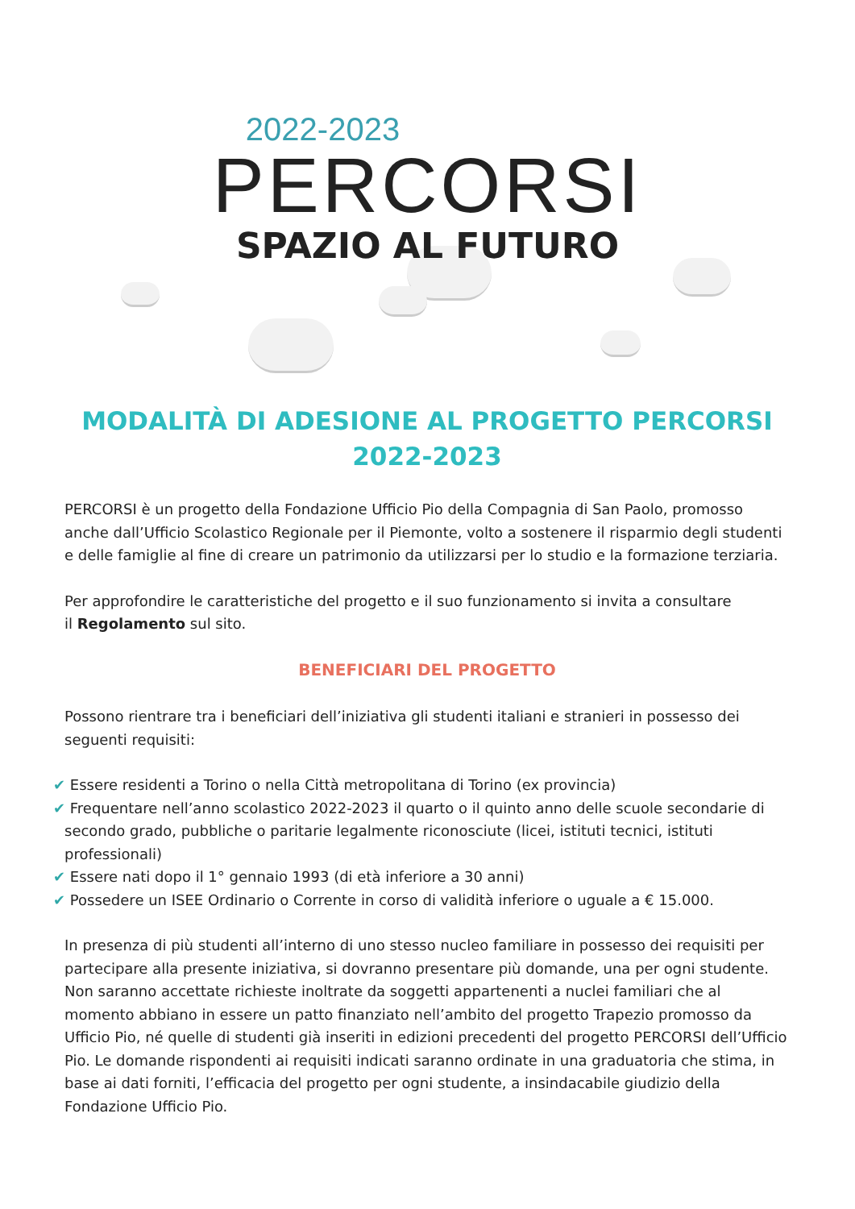2022-2023
PERCORSI
SPAZIO AL FUTURO
MODALITÀ DI ADESIONE AL PROGETTO PERCORSI
2022-2023
PERCORSI è un progetto della Fondazione Ufficio Pio della Compagnia di San Paolo, promosso anche dall’Ufficio Scolastico Regionale per il Piemonte, volto a sostenere il risparmio degli studenti e delle famiglie al fine di creare un patrimonio da utilizzarsi per lo studio e la formazione terziaria.
Per approfondire le caratteristiche del progetto e il suo funzionamento si invita a consultare
il Regolamento sul sito.
BENEFICIARI DEL PROGETTO
Possono rientrare tra i beneficiari dell’iniziativa gli studenti italiani e stranieri in possesso dei seguenti requisiti:
✔ Essere residenti a Torino o nella Città metropolitana di Torino (ex provincia)
✔ Frequentare nell’anno scolastico 2022-2023 il quarto o il quinto anno delle scuole secondarie di secondo grado, pubbliche o paritarie legalmente riconosciute (licei, istituti tecnici, istituti professionali)
✔ Essere nati dopo il 1° gennaio 1993 (di età inferiore a 30 anni)
✔ Possedere un ISEE Ordinario o Corrente in corso di validità inferiore o uguale a € 15.000.
In presenza di più studenti all’interno di uno stesso nucleo familiare in possesso dei requisiti per partecipare alla presente iniziativa, si dovranno presentare più domande, una per ogni studente.
Non saranno accettate richieste inoltrate da soggetti appartenenti a nuclei familiari che al momento abbiano in essere un patto finanziato nell’ambito del progetto Trapezio promosso da Ufficio Pio, né quelle di studenti già inseriti in edizioni precedenti del progetto PERCORSI dell’Ufficio Pio. Le domande rispondenti ai requisiti indicati saranno ordinate in una graduatoria che stima, in base ai dati forniti, l’efficacia del progetto per ogni studente, a insindacabile giudizio della Fondazione Ufficio Pio.